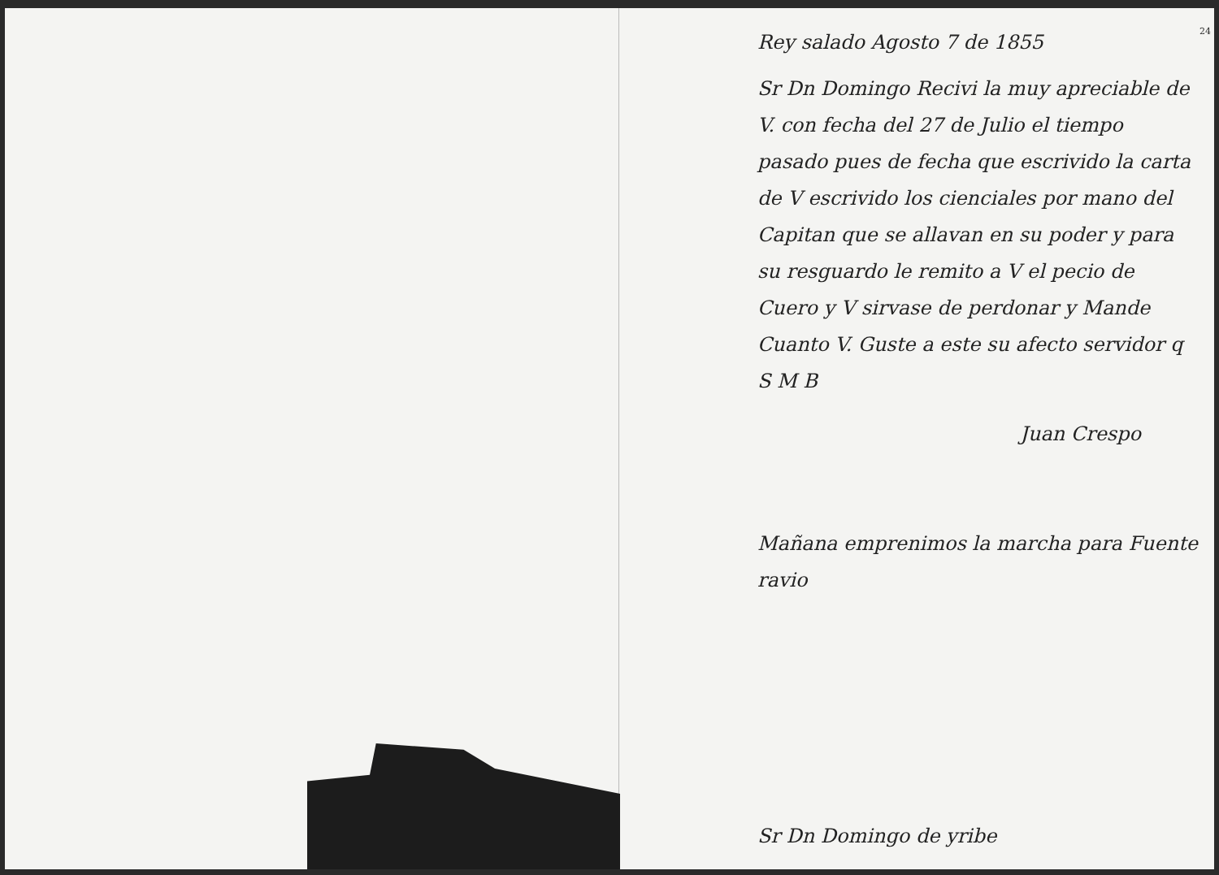24
Rey salado Agosto 7 de 1855
Sr Dn Domingo Recivi la muy apreciable de V. con fecha del 27 de Julio el tiempo pasado pues de fecha que escrivido la carta de V escrivido los cienciales por mano del Capitan que se allavan en su poder y para su resguardo le remito a V el pecio de Cuero y V sirvase de perdonar y Mande Cuanto V. Guste a este su afecto servidor q S M B
Juan Crespo
Mañana emprenimos la marcha para Fuente ravio
Sr Dn Domingo de yribe